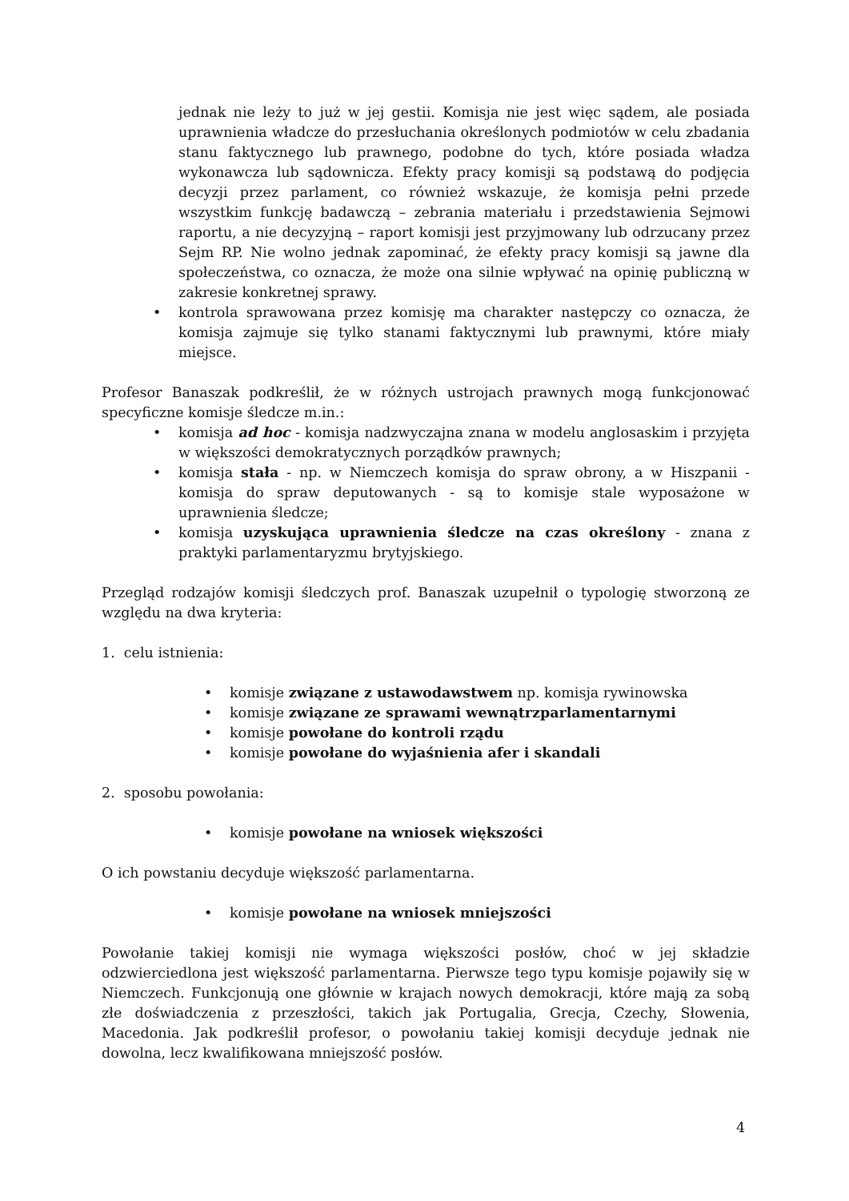jednak nie leży to już w jej gestii. Komisja nie jest więc sądem, ale posiada uprawnienia władcze do przesłuchania określonych podmiotów w celu zbadania stanu faktycznego lub prawnego, podobne do tych, które posiada władza wykonawcza lub sądownicza. Efekty pracy komisji są podstawą do podjęcia decyzji przez parlament, co również wskazuje, że komisja pełni przede wszystkim funkcję badawczą – zebrania materiału i przedstawienia Sejmowi raportu, a nie decyzyjną – raport komisji jest przyjmowany lub odrzucany przez Sejm RP. Nie wolno jednak zapominać, że efekty pracy komisji są jawne dla społeczeństwa, co oznacza, że może ona silnie wpływać na opinię publiczną w zakresie konkretnej sprawy.
• kontrola sprawowana przez komisję ma charakter następczy co oznacza, że komisja zajmuje się tylko stanami faktycznymi lub prawnymi, które miały miejsce.
Profesor Banaszak podkreślił, że w różnych ustrojach prawnych mogą funkcjonować specyficzne komisje śledcze m.in.:
• komisja ad hoc - komisja nadzwyczajna znana w modelu anglosaskim i przyjęta w większości demokratycznych porządków prawnych;
• komisja stała - np. w Niemczech komisja do spraw obrony, a w Hiszpanii - komisja do spraw deputowanych - są to komisje stale wyposażone w uprawnienia śledcze;
• komisja uzyskująca uprawnienia śledcze na czas określony - znana z praktyki parlamentaryzmu brytyjskiego.
Przegląd rodzajów komisji śledczych prof. Banaszak uzupełnił o typologię stworzoną ze względu na dwa kryteria:
1. celu istnienia:
• komisje związane z ustawodawstwem np. komisja rywinowska
• komisje związane ze sprawami wewnątrzparlamentarnymi
• komisje powołane do kontroli rządu
• komisje powołane do wyjaśnienia afer i skandali
2. sposobu powołania:
• komisje powołane na wniosek większości
O ich powstaniu decyduje większość parlamentarna.
• komisje powołane na wniosek mniejszości
Powołanie takiej komisji nie wymaga większości posłów, choć w jej składzie odzwierciedlona jest większość parlamentarna. Pierwsze tego typu komisje pojawiły się w Niemczech. Funkcjonują one głównie w krajach nowych demokracji, które mają za sobą złe doświadczenia z przeszłości, takich jak Portugalia, Grecja, Czechy, Słowenia, Macedonia. Jak podkreślił profesor, o powołaniu takiej komisji decyduje jednak nie dowolna, lecz kwalifikowana mniejszość posłów.
4